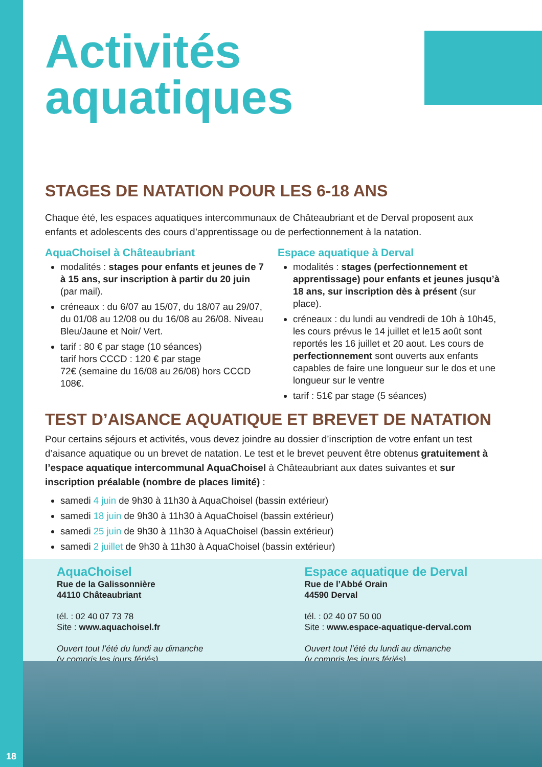Activités
aquatiques
STAGES DE NATATION POUR LES 6-18 ANS
Chaque été, les espaces aquatiques intercommunaux de Châteaubriant et de Derval proposent aux enfants et adolescents des cours d’apprentissage ou de perfectionnement à la natation.
AquaChoisel à Châteaubriant
modalités : stages pour enfants et jeunes de 7 à 15 ans, sur inscription à partir du 20 juin (par mail).
créneaux : du 6/07 au 15/07, du 18/07 au 29/07, du 01/08 au 12/08 ou du 16/08 au 26/08. Niveau Bleu/Jaune et Noir/ Vert.
tarif : 80 € par stage (10 séances)
tarif hors CCCD : 120 € par stage
72€ (semaine du 16/08 au 26/08) hors CCCD 108€.
Espace aquatique à Derval
modalités : stages (perfectionnement et apprentissage) pour enfants et jeunes jusqu’à 18 ans, sur inscription dès à présent (sur place).
créneaux : du lundi au vendredi de 10h à 10h45, les cours prévus le 14 juillet et le15 août sont reportés les 16 juillet et 20 aout. Les cours de perfectionnement sont ouverts aux enfants capables de faire une longueur sur le dos et une longueur sur le ventre
tarif : 51€ par stage (5 séances)
TEST D’AISANCE AQUATIQUE ET BREVET DE NATATION
Pour certains séjours et activités, vous devez joindre au dossier d’inscription de votre enfant un test d’aisance aquatique ou un brevet de natation. Le test et le brevet peuvent être obtenus gratuitement à l’espace aquatique intercommunal AquaChoisel à Châteaubriant aux dates suivantes et sur inscription préalable (nombre de places limité) :
samedi 4 juin de 9h30 à 11h30 à AquaChoisel (bassin extérieur)
samedi 18 juin de 9h30 à 11h30 à AquaChoisel (bassin extérieur)
samedi 25 juin de 9h30 à 11h30 à AquaChoisel (bassin extérieur)
samedi 2 juillet de 9h30 à 11h30 à AquaChoisel (bassin extérieur)
AquaChoisel
Rue de la Galissonnière
44110 Châteaubriant
tél. : 02 40 07 73 78
Site : www.aquachoisel.fr
Ouvert tout l’été du lundi au dimanche
(y compris les jours fériés)
Espace aquatique de Derval
Rue de l’Abbé Orain
44590 Derval
tél. : 02 40 07 50 00
Site : www.espace-aquatique-derval.com
Ouvert tout l’été du lundi au dimanche
(y compris les jours fériés)
18